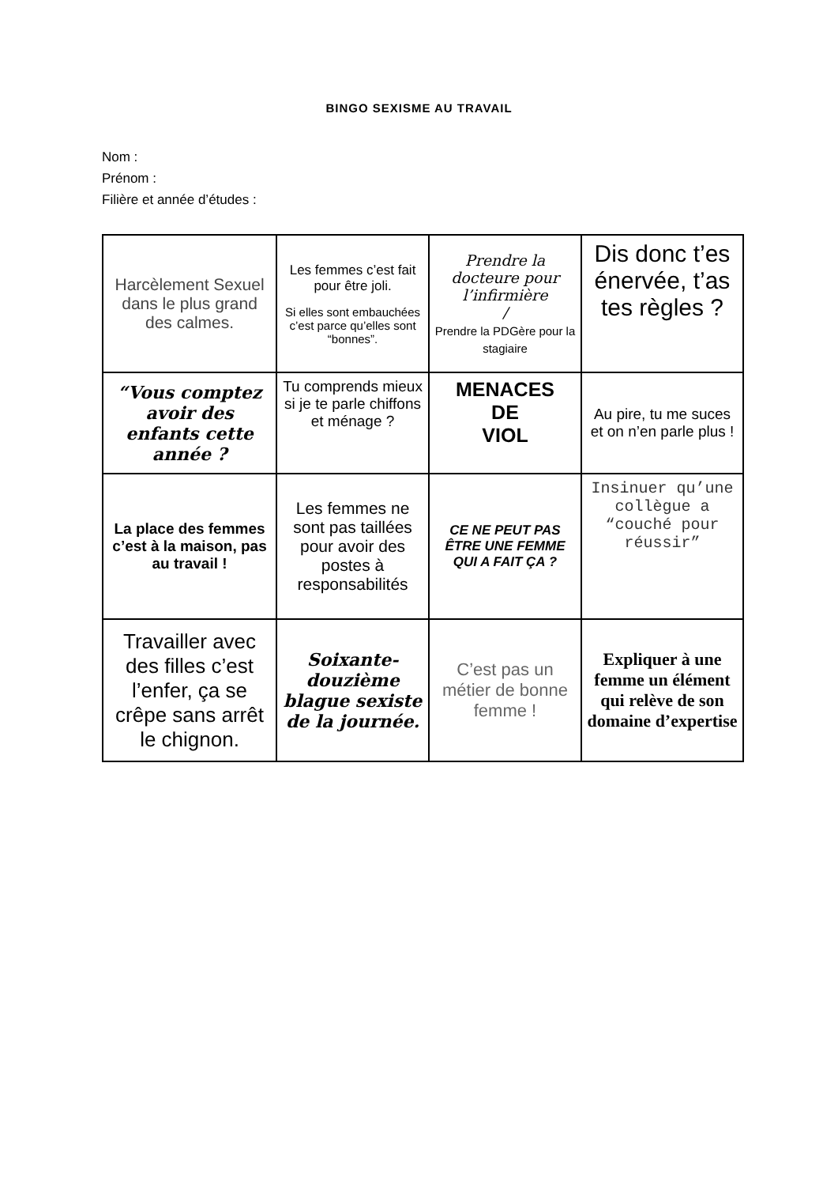BINGO SEXISME AU TRAVAIL
Nom :
Prénom :
Filière et année d’études :
| Harcèlement Sexuel dans le plus grand des calmes. | Les femmes c’est fait pour être joli. Si elles sont embauchées c’est parce qu’elles sont “bonnes”. | Prendre la docteure pour l’infirmière / Prendre la PDGère pour la stagiaire | Dis donc t’es énervée, t’as tes règles ? |
| “Vous comptez avoir des enfants cette année ? | Tu comprends mieux si je te parle chiffons et ménage ? | MENACES DE VIOL | Au pire, tu me suces et on n’en parle plus ! |
| La place des femmes c’est à la maison, pas au travail ! | Les femmes ne sont pas taillées pour avoir des postes à responsabilités | CE NE PEUT PAS ÊTRE UNE FEMME QUI A FAIT ÇA ? | Insinuer qu’une collègue a “couché pour réussir” |
| Travailler avec des filles c’est l’enfer, ça se crêpe sans arrêt le chignon. | Soixante-douzième blague sexiste de la journée. | C’est pas un métier de bonne femme ! | Expliquer à une femme un élément qui relève de son domaine d’expertise |